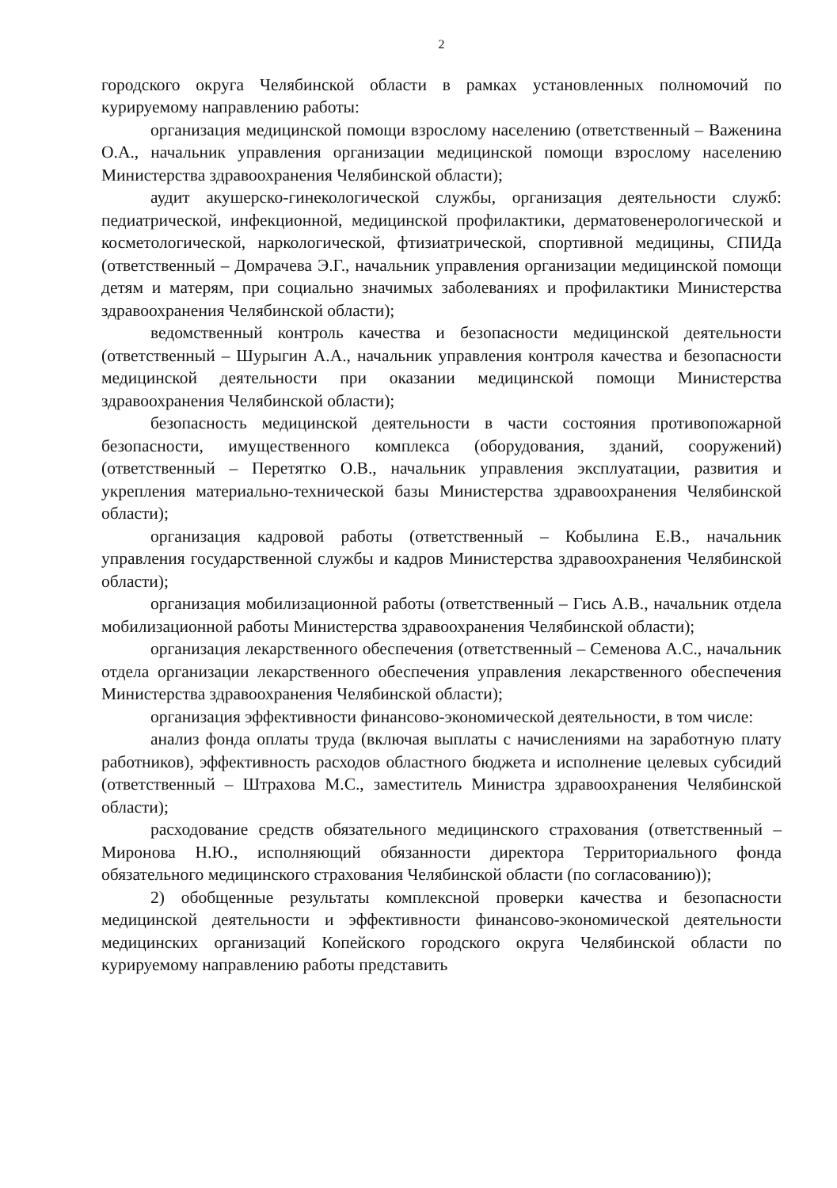2
городского округа Челябинской области в рамках установленных полномочий по курируемому направлению работы:
организация медицинской помощи взрослому населению (ответственный – Важенина О.А., начальник управления организации медицинской помощи взрослому населению Министерства здравоохранения Челябинской области);
аудит акушерско-гинекологической службы, организация деятельности служб: педиатрической, инфекционной, медицинской профилактики, дерматовенерологической и косметологической, наркологической, фтизиатрической, спортивной медицины, СПИДа (ответственный – Домрачева Э.Г., начальник управления организации медицинской помощи детям и матерям, при социально значимых заболеваниях и профилактики Министерства здравоохранения Челябинской области);
ведомственный контроль качества и безопасности медицинской деятельности (ответственный – Шурыгин А.А., начальник управления контроля качества и безопасности медицинской деятельности при оказании медицинской помощи Министерства здравоохранения Челябинской области);
безопасность медицинской деятельности в части состояния противопожарной безопасности, имущественного комплекса (оборудования, зданий, сооружений) (ответственный – Перетятко О.В., начальник управления эксплуатации, развития и укрепления материально-технической базы Министерства здравоохранения Челябинской области);
организация кадровой работы (ответственный – Кобылина Е.В., начальник управления государственной службы и кадров Министерства здравоохранения Челябинской области);
организация мобилизационной работы (ответственный – Гись А.В., начальник отдела мобилизационной работы Министерства здравоохранения Челябинской области);
организация лекарственного обеспечения (ответственный – Семенова А.С., начальник отдела организации лекарственного обеспечения управления лекарственного обеспечения Министерства здравоохранения Челябинской области);
организация эффективности финансово-экономической деятельности, в том числе:
анализ фонда оплаты труда (включая выплаты с начислениями на заработную плату работников), эффективность расходов областного бюджета и исполнение целевых субсидий (ответственный – Штрахова М.С., заместитель Министра здравоохранения Челябинской области);
расходование средств обязательного медицинского страхования (ответственный – Миронова Н.Ю., исполняющий обязанности директора Территориального фонда обязательного медицинского страхования Челябинской области (по согласованию));
2) обобщенные результаты комплексной проверки качества и безопасности медицинской деятельности и эффективности финансово-экономической деятельности медицинских организаций Копейского городского округа Челябинской области по курируемому направлению работы представить